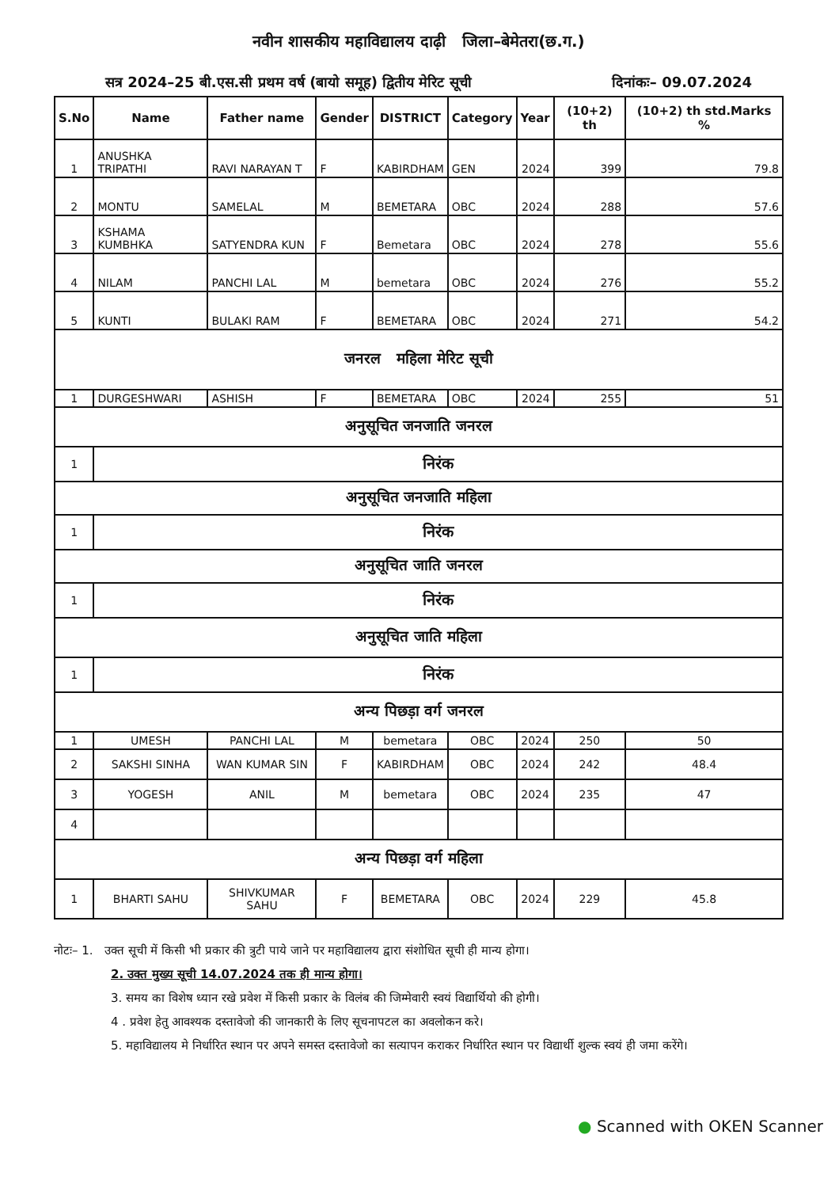नवीन शासकीय महाविद्यालय दाढ़ी जिला–बेमेतरा(छ.ग.)
सत्र 2024–25 बी.एस.सी प्रथम वर्ष (बायो समूह) द्वितीय मेरिट सूची दिनांकः– 09.07.2024
| S.No | Name | Father name | Gender | DISTRICT | Category | Year | (10+2) th | (10+2) th std.Marks % |
| --- | --- | --- | --- | --- | --- | --- | --- | --- |
| 1 | ANUSHKA TRIPATHI | RAVI NARAYAN T | F | KABIRDHAM | GEN | 2024 | 399 | 79.8 |
| 2 | MONTU | SAMELAL | M | BEMETARA | OBC | 2024 | 288 | 57.6 |
| 3 | KSHAMA KUMBHKA | SATYENDRA KUN | F | Bemetara | OBC | 2024 | 278 | 55.6 |
| 4 | NILAM | PANCHI LAL | M | bemetara | OBC | 2024 | 276 | 55.2 |
| 5 | KUNTI | BULAKI RAM | F | BEMETARA | OBC | 2024 | 271 | 54.2 |
| जनरल महिला मेरिट सूची | | | | | | | | |
| 1 | DURGESHWARI | ASHISH | F | BEMETARA | OBC | 2024 | 255 | 51 |
| अनुसूचित जनजाति जनरल | | | | | | | | |
| 1 | निरंक | | | | | | | |
| अनुसूचित जनजाति महिला | | | | | | | | |
| 1 | निरंक | | | | | | | |
| अनुसूचित जाति जनरल | | | | | | | | |
| 1 | निरंक | | | | | | | |
| अनुसूचित जाति महिला | | | | | | | | |
| 1 | निरंक | | | | | | | |
| अन्य पिछड़ा वर्ग जनरल | | | | | | | | |
| 1 | UMESH | PANCHI LAL | M | bemetara | OBC | 2024 | 250 | 50 |
| 2 | SAKSHI SINHA | WAN KUMAR SIN | F | KABIRDHAM | OBC | 2024 | 242 | 48.4 |
| 3 | YOGESH | ANIL | M | bemetara | OBC | 2024 | 235 | 47 |
| 4 | | | | | | | | |
| अन्य पिछड़ा वर्ग महिला | | | | | | | | |
| 1 | BHARTI SAHU | SHIVKUMAR SAHU | F | BEMETARA | OBC | 2024 | 229 | 45.8 |
नोटः– 1. उक्त सूची में किसी भी प्रकार की त्रुटी पाये जाने पर महाविद्यालय द्वारा संशोधित सूची ही मान्य होगा।
2. उक्त मुख्य सूची 14.07.2024 तक ही मान्य होगा।
3. समय का विशेष ध्यान रखे प्रवेश में किसी प्रकार के विलंब की जिम्मेवारी स्वयं विद्यार्थियो की होगी।
4 . प्रवेश हेतु आवश्यक दस्तावेजो की जानकारी के लिए सूचनापटल का अवलोकन करे।
5. महाविद्यालय मे निर्धारित स्थान पर अपने समस्त दस्तावेजो का सत्यापन कराकर निर्धारित स्थान पर विद्यार्थी शुल्क स्वयं ही जमा करेंगे।
● Scanned with OKEN Scanner